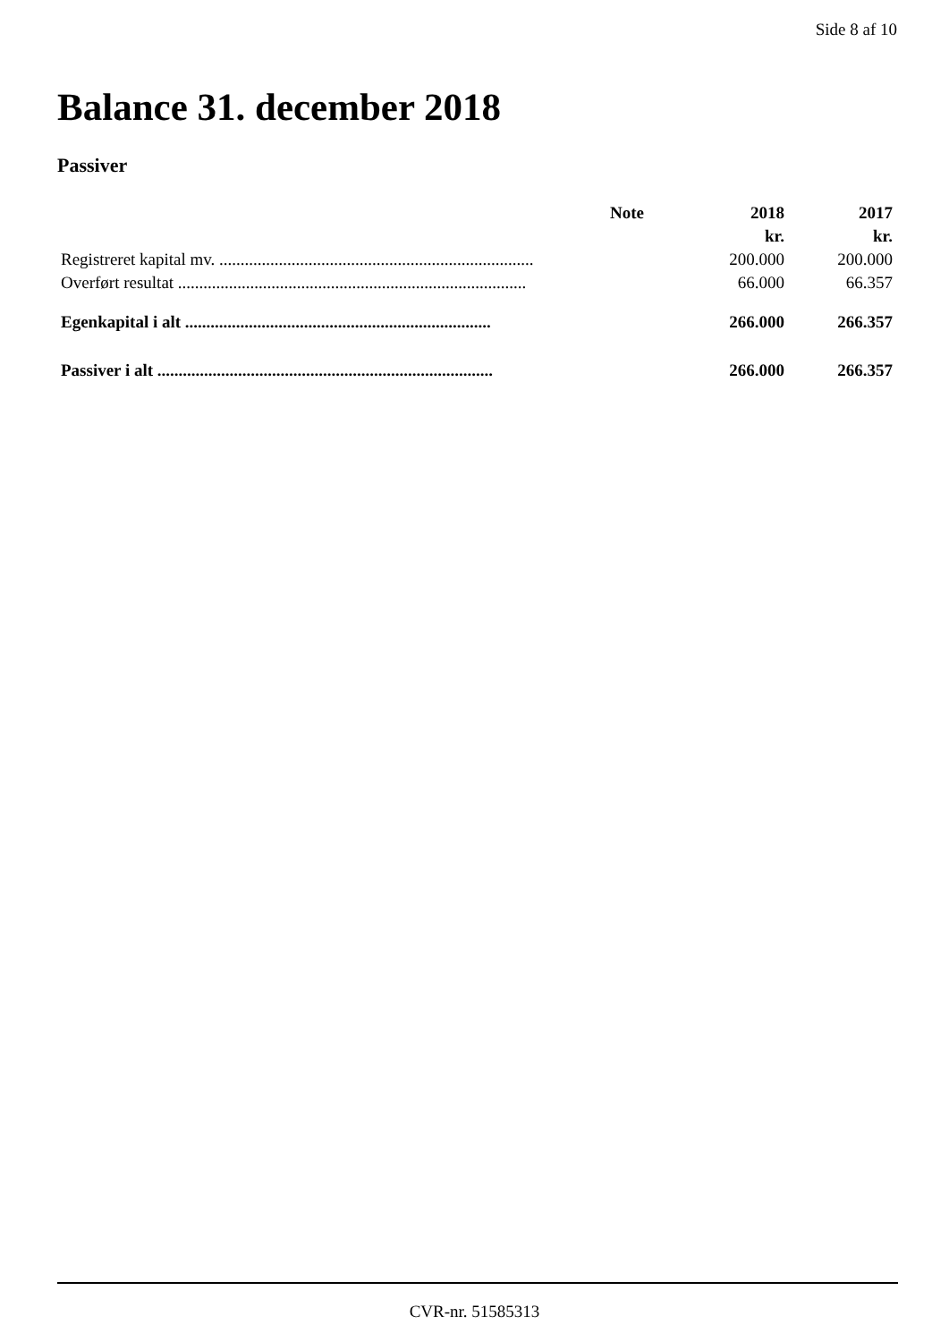Side 8 af 10
Balance 31. december 2018
Passiver
| | Note | 2018 | 2017 |
| --- | --- | --- | --- |
| | | kr. | kr. |
| Registreret kapital mv. .......................................................................... | | 200.000 | 200.000 |
| Overført resultat .................................................................................. | | 66.000 | 66.357 |
| Egenkapital i alt ........................................................................ | | 266.000 | 266.357 |
| Passiver i alt ............................................................................... | | 266.000 | 266.357 |
CVR-nr. 51585313